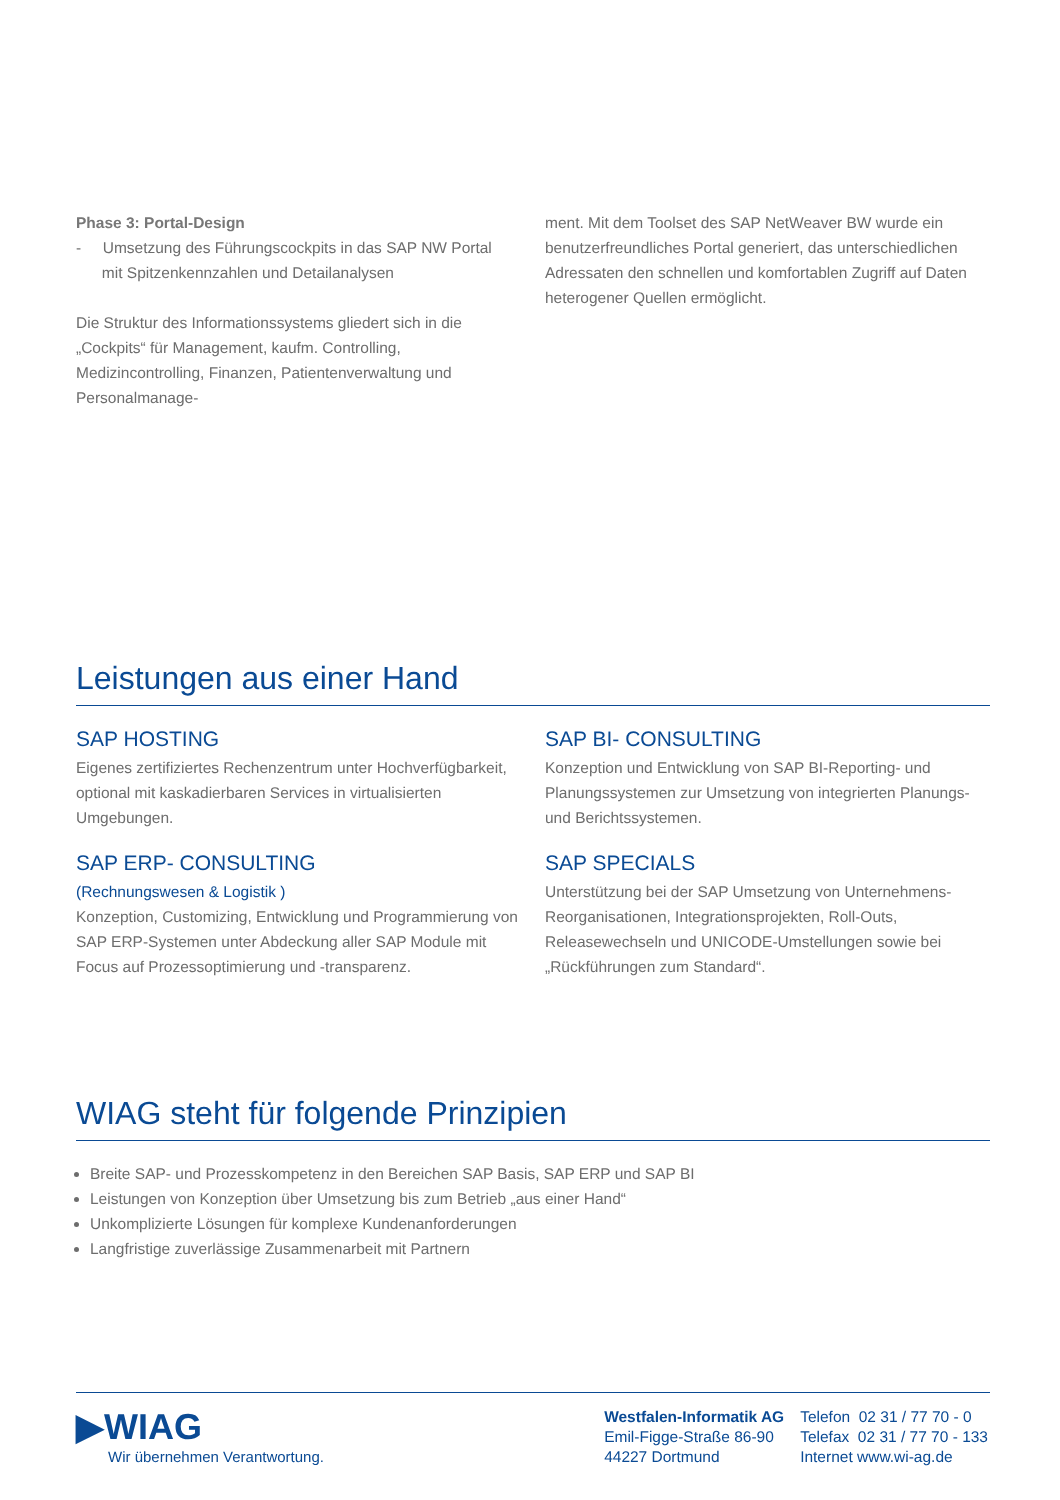Phase 3: Portal-Design
- Umsetzung des Führungscockpits in das SAP NW Portal
mit Spitzenkennzahlen und Detailanalysen
Die Struktur des Informationssystems gliedert sich in die „Cockpits“ für Management, kaufm. Controlling, Medizincontrolling, Finanzen, Patientenverwaltung und Personalmanage-
ment. Mit dem Toolset des SAP NetWeaver BW wurde ein benutzerfreundliches Portal generiert, das unterschiedlichen Adressaten den schnellen und komfortablen Zugriff auf Daten heterogener Quellen ermöglicht.
Leistungen aus einer Hand
SAP HOSTING
Eigenes zertifiziertes Rechenzentrum unter Hochverfügbarkeit, optional mit kaskadierbaren Services in virtualisierten Umgebungen.
SAP ERP- CONSULTING
(Rechnungswesen & Logistik )
Konzeption, Customizing, Entwicklung und Programmierung von SAP ERP-Systemen unter Abdeckung aller SAP Module mit Focus auf Prozessoptimierung und -transparenz.
SAP BI- CONSULTING
Konzeption und Entwicklung von SAP BI-Reporting- und Planungssystemen zur Umsetzung von integrierten Planungs- und Berichtssystemen.
SAP SPECIALS
Unterstützung bei der SAP Umsetzung von Unternehmens-Reorganisationen, Integrationsprojekten, Roll-Outs, Releasewechseln und UNICODE-Umstellungen sowie bei „Rückführungen zum Standard“.
WIAG steht für folgende Prinzipien
Breite SAP- und Prozesskompetenz in den Bereichen SAP Basis, SAP ERP und SAP BI
Leistungen von Konzeption über Umsetzung bis zum Betrieb „aus einer Hand“
Unkomplizierte Lösungen für komplexe Kundenanforderungen
Langfristige zuverlässige Zusammenarbeit mit Partnern
▶WIAG
Wir übernehmen Verantwortung.
Westfalen-Informatik AG
Emil-Figge-Straße 86-90
44227 Dortmund
Telefon 02 31 / 77 70 - 0
Telefax 02 31 / 77 70 - 133
Internet www.wi-ag.de